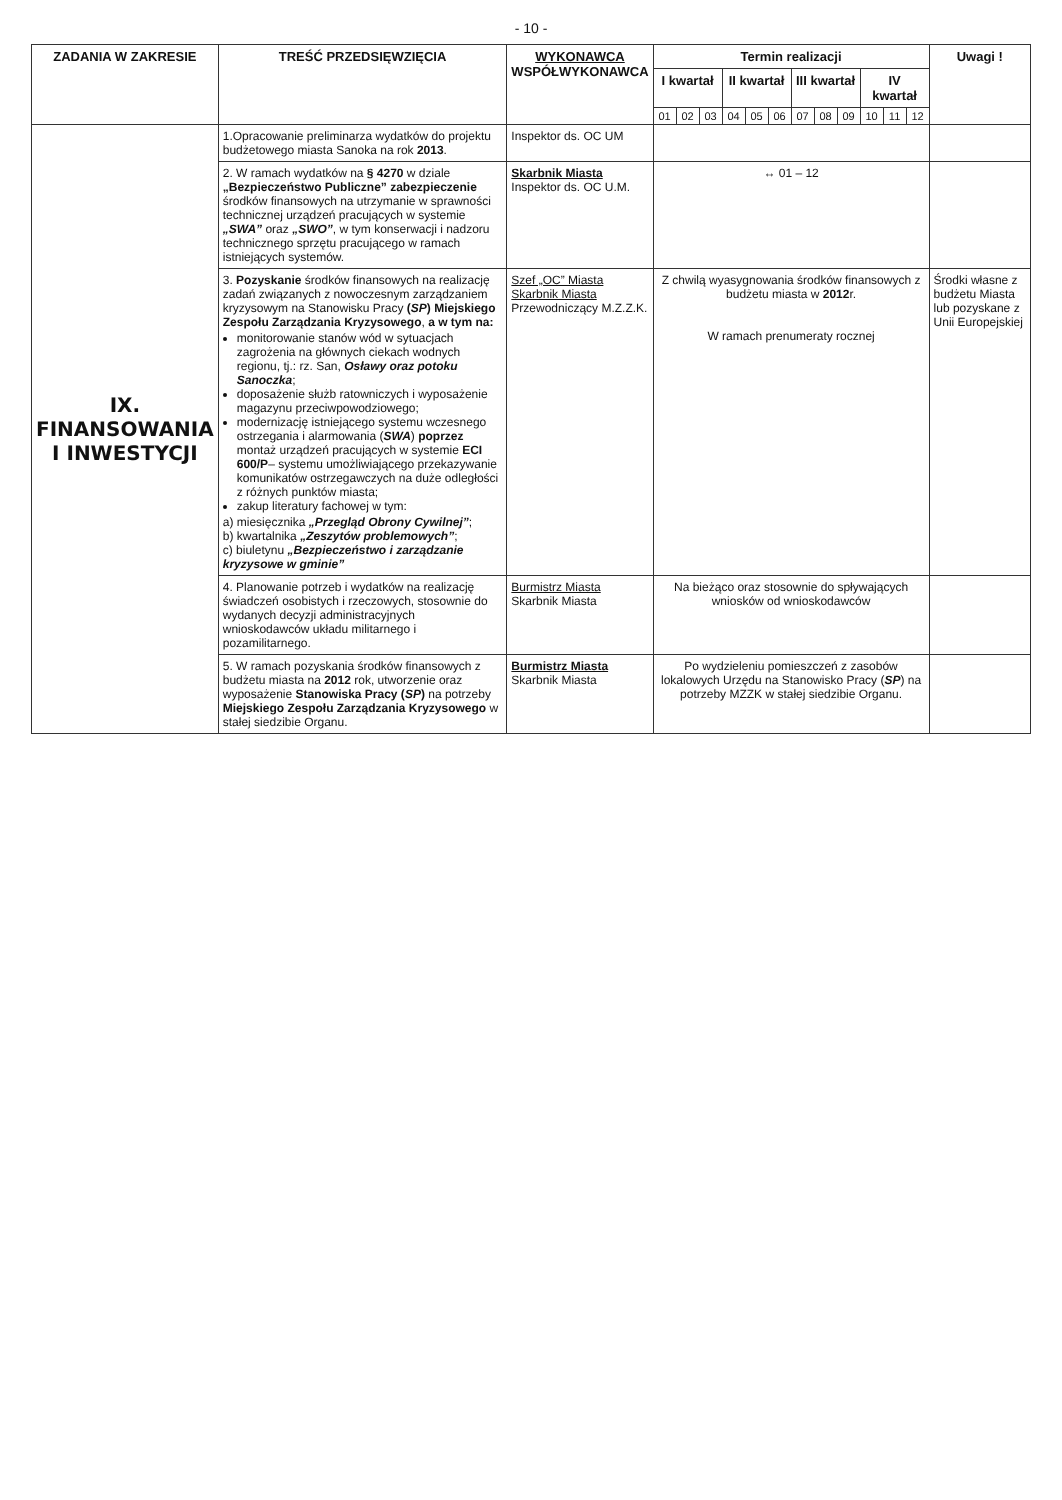- 10 -
| ZADANIA W ZAKRESIE | TREŚĆ PRZEDSIĘWZIĘCIA | WYKONAWCA WSPÓŁWYKONAWCA | Termin realizacji | | | | | | | | | | | | Uwagi ! |
| --- | --- | --- | --- | --- | --- | --- | --- | --- | --- | --- | --- | --- | --- | --- | --- |
| | | | I kwartał | | | II kwartał | | | III kwartał | | | IV kwartał | | | |
| | | | 01 | 02 | 03 | 04 | 05 | 06 | 07 | 08 | 09 | 10 | 11 | 12 | |
| IX. FINANSOWANIA I INWESTYCJI | 1.Opracowanie preliminarza wydatków do projektu budżetowego miasta Sanoka na rok 2013 . | Inspektor ds. OC UM | | | | | | | | | | | | | |
| | 2. W ramach wydatków na § 4270 w dziale „Bezpieczeństwo Publiczne” zabezpieczenie środków finansowych na utrzymanie w sprawności technicznej urządzeń pracujących w systemie „SWA” oraz „SWO” , w tym konserwacji i nadzoru technicznego sprzętu pracującego w ramach istniejących systemów. | Skarbnik Miasta Inspektor ds. OC U.M. | ↔ 01 – 12 | | | | | | | | | | | | |
| | 3. Pozyskanie środków finansowych na realizację zadań związanych z nowoczesnym zarządzaniem kryzysowym na Stanowisku Pracy ( SP ) Miejskiego Zespołu Zarządzania Kryzysowego , a w tym na: monitorowanie stanów wód w sytuacjach zagrożenia na głównych ciekach wodnych regionu, tj.: rz. San, Osławy oraz potoku Sanoczka ; doposażenie służb ratowniczych i wyposażenie magazynu przeciwpowodziowego; modernizację istniejącego systemu wczesnego ostrzegania i alarmowania ( SWA ) poprzez montaż urządzeń pracujących w systemie ECI 600/P – systemu umożliwiającego przekazywanie komunikatów ostrzegawczych na duże odległości z różnych punktów miasta; zakup literatury fachowej w tym: a) miesięcznika „Przegląd Obrony Cywilnej” ; b) kwartalnika „Zeszytów problemowych” ; c) biuletynu „Bezpieczeństwo i zarządzanie kryzysowe w gminie” | Szef „OC” Miasta Skarbnik Miasta Przewodniczący M.Z.Z.K. | Z chwilą wyasygnowania środków finansowych z budżetu miasta w 2012 r. W ramach prenumeraty rocznej | | | | | | | | | | | | Środki własne z budżetu Miasta lub pozyskane z Unii Europejskiej |
| | 4. Planowanie potrzeb i wydatków na realizację świadczeń osobistych i rzeczowych, stosownie do wydanych decyzji administracyjnych wnioskodawców układu militarnego i pozamilitarnego. | Burmistrz Miasta Skarbnik Miasta | Na bieżąco oraz stosownie do spływających wniosków od wnioskodawców | | | | | | | | | | | | |
| | 5. W ramach pozyskania środków finansowych z budżetu miasta na 2012 rok, utworzenie oraz wyposażenie Stanowiska Pracy ( SP ) na potrzeby Miejskiego Zespołu Zarządzania Kryzysowego w stałej siedzibie Organu. | Burmistrz Miasta Skarbnik Miasta | Po wydzieleniu pomieszczeń z zasobów lokalowych Urzędu na Stanowisko Pracy ( SP ) na potrzeby MZZK w stałej siedzibie Organu. | | | | | | | | | | | | |